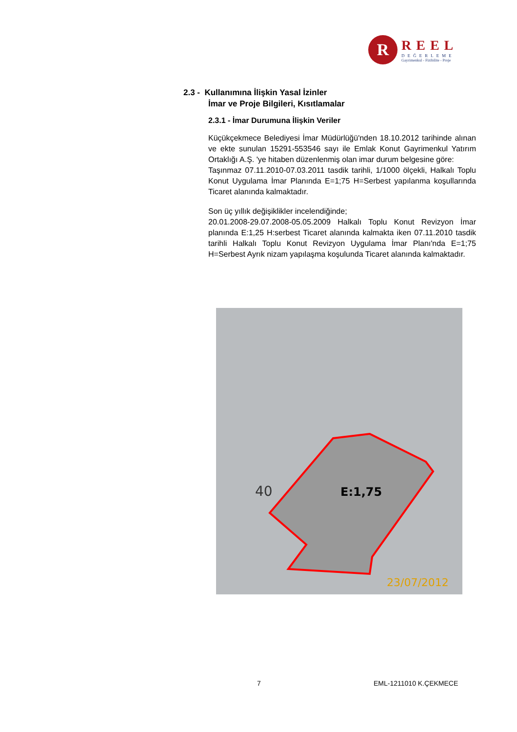R
REEL
DEĞERLEME
Gayrimenkul - Fizibilite - Proje
2.3 - Kullanımına İlişkin Yasal İzinler
İmar ve Proje Bilgileri, Kısıtlamalar
2.3.1 - İmar Durumuna İlişkin Veriler
Küçükçekmece Belediyesi İmar Müdürlüğü'nden 18.10.2012 tarihinde alınan ve ekte sunulan 15291-553546 sayı ile Emlak Konut Gayrimenkul Yatırım Ortaklığı A.Ş. 'ye hitaben düzenlenmiş olan imar durum belgesine göre:
Taşınmaz 07.11.2010-07.03.2011 tasdik tarihli, 1/1000 ölçekli, Halkalı Toplu Konut Uygulama İmar Planında E=1;75 H=Serbest yapılanma koşullarında Ticaret alanında kalmaktadır.
Son üç yıllık değişiklikler incelendiğinde;
20.01.2008-29.07.2008-05.05.2009 Halkalı Toplu Konut Revizyon İmar planında E:1,25 H:serbest Ticaret alanında kalmakta iken 07.11.2010 tasdik tarihli Halkalı Toplu Konut Revizyon Uygulama İmar Planı'nda E=1;75 H=Serbest Ayrık nizam yapılaşma koşulunda Ticaret alanında kalmaktadır.
E:1,75
40
23/07/2012
7 EML-1211010 K.ÇEKMECE